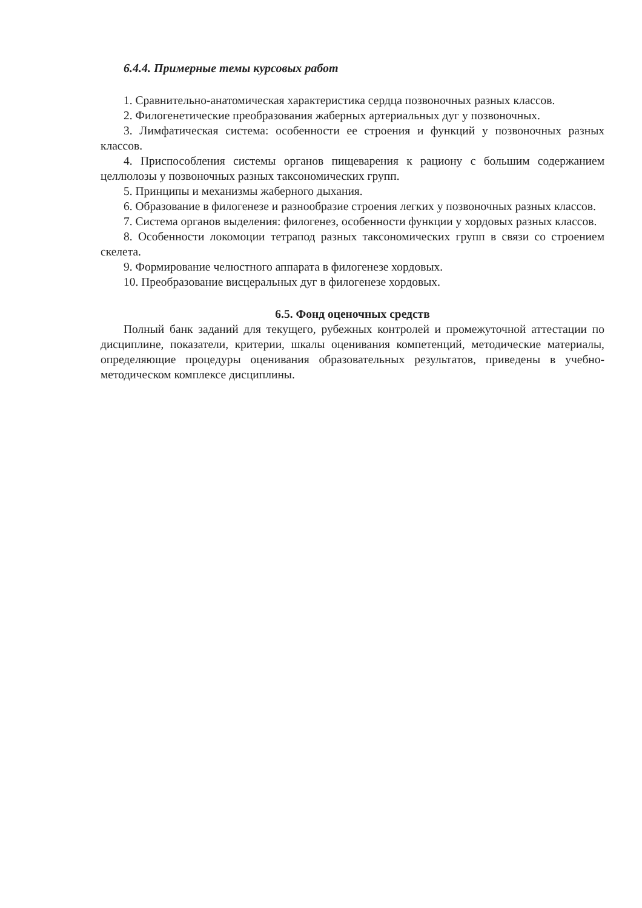6.4.4. Примерные темы курсовых работ
1. Сравнительно-анатомическая характеристика сердца позвоночных разных классов.
2. Филогенетические преобразования жаберных артериальных дуг у позвоночных.
3. Лимфатическая система: особенности ее строения и функций у позвоночных разных классов.
4. Приспособления системы органов пищеварения к рациону с большим содержанием целлюлозы у позвоночных разных таксономических групп.
5. Принципы и механизмы жаберного дыхания.
6. Образование в филогенезе и разнообразие строения легких у позвоночных разных классов.
7. Система органов выделения: филогенез, особенности функции у хордовых разных классов.
8. Особенности локомоции тетрапод разных таксономических групп в связи со строением скелета.
9. Формирование челюстного аппарата в филогенезе хордовых.
10. Преобразование висцеральных дуг в филогенезе хордовых.
6.5. Фонд оценочных средств
Полный банк заданий для текущего, рубежных контролей и промежуточной аттестации по дисциплине, показатели, критерии, шкалы оценивания компетенций, методические материалы, определяющие процедуры оценивания образовательных результатов, приведены в учебно-методическом комплексе дисциплины.